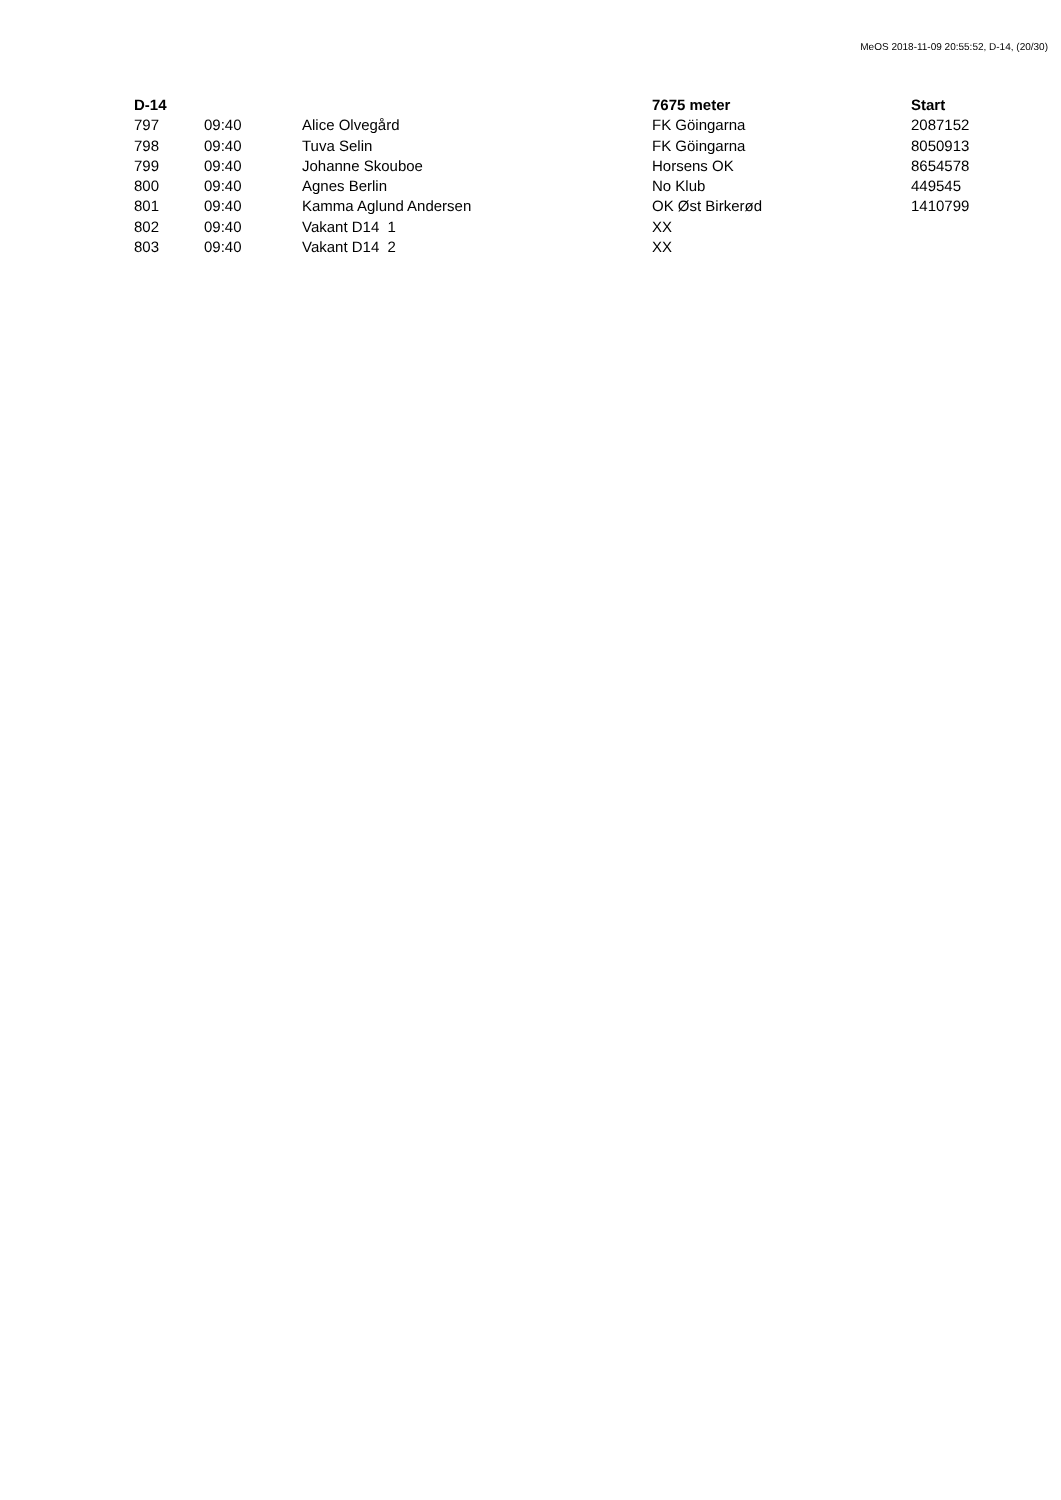MeOS 2018-11-09 20:55:52, D-14, (20/30)
| D-14 | | | 7675 meter | Start |
| --- | --- | --- | --- | --- |
| 797 | 09:40 | Alice Olvegård | FK Göingarna | 2087152 |
| 798 | 09:40 | Tuva Selin | FK Göingarna | 8050913 |
| 799 | 09:40 | Johanne Skouboe | Horsens OK | 8654578 |
| 800 | 09:40 | Agnes Berlin | No Klub | 449545 |
| 801 | 09:40 | Kamma Aglund Andersen | OK Øst Birkerød | 1410799 |
| 802 | 09:40 | Vakant D14 1 | XX | |
| 803 | 09:40 | Vakant D14 2 | XX | |